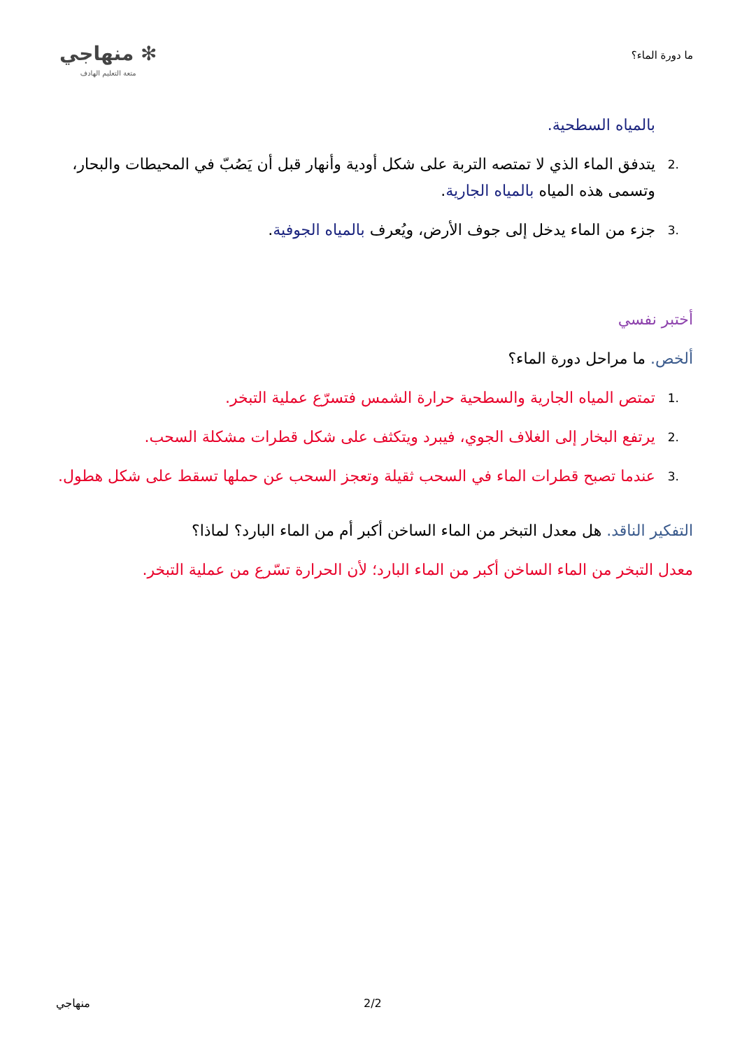ما دورة الماء؟ ✻ منهاجي
متعة التعليم الهادف
بالمياه السطحية.
.2 يتدفق الماء الذي لا تمتصه التربة على شكل أودية وأنهار قبل أن يَصُبّ في المحيطات والبحار، وتسمى هذه المياه بالمياه الجارية.
.3 جزء من الماء يدخل إلى جوف الأرض، ويُعرف بالمياه الجوفية.
أختبر نفسي
ألخص. ما مراحل دورة الماء؟
.1 تمتص المياه الجارية والسطحية حرارة الشمس فتسرّع عملية التبخر.
.2 يرتفع البخار إلى الغلاف الجوي، فيبرد ويتكثف على شكل قطرات مشكلة السحب.
.3 عندما تصبح قطرات الماء في السحب ثقيلة وتعجز السحب عن حملها تسقط على شكل هطول.
التفكير الناقد. هل معدل التبخر من الماء الساخن أكبر أم من الماء البارد؟ لماذا؟
معدل التبخر من الماء الساخن أكبر من الماء البارد؛ لأن الحرارة تسّرع من عملية التبخر.
2/2
منهاجي